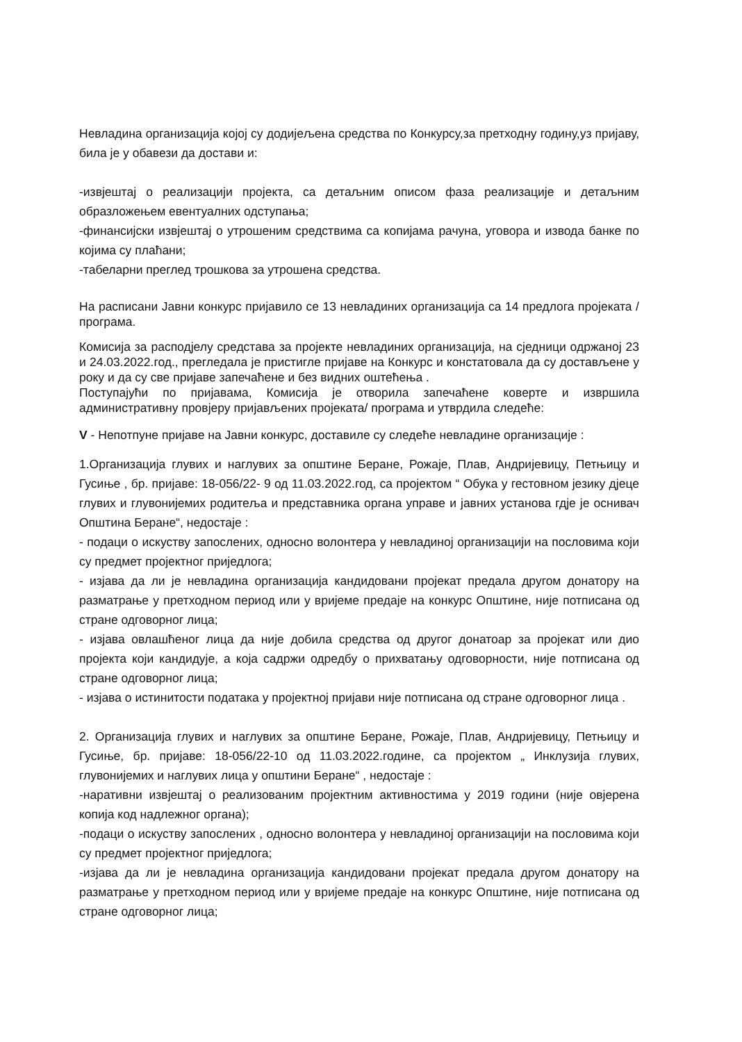Невладина организација којој су додијељена средства по Конкурсу,за претходну годину,уз пријаву, била је у обавези да достави и:
-извјештај о реализацији пројекта, са детаљним описом фаза реализације и детаљним образложењем евентуалних одступања;
-финансијски извјештај о утрошеним средствима са копијама рачуна, уговора и извода банке по којима су плаћани;
-табеларни преглед трошкова за утрошена средства.
На расписани Јавни конкурс пријавило се 13 невладиних организација са 14 предлога пројеката / програма.
Комисија за расподјелу средстава за пројекте невладиних организација, на сједници одржаној 23 и 24.03.2022.год., прегледала је пристигле пријаве на Конкурс и констатовала да су достављене у року и да су све пријаве запечаћене и без видних оштећења .
Поступајући по пријавама, Комисија је отворила запечаћене коверте и извршила административну провјеру пријављених пројеката/ програма и утврдила следеће:
V - Непотпуне пријаве на Јавни конкурс, доставиле су следеће невладине организације :
1.Организација глувих и наглувих за општине Беране, Рожаје, Плав, Андријевицу, Петњицу и Гусиње , бр. пријаве: 18-056/22- 9 од 11.03.2022.год, са пројектом “ Обука у гестовном језику дјеце глувих и глувонијемих родитеља и представника органа управе и јавних установа гдје је оснивач Општина Беране“, недостаје :
- подаци о искуству запослених, односно волонтера у невладиној организацији на пословима који су предмет пројектног приједлога;
- изјава да ли је невладина организација кандидовани пројекат предала другом донатору на разматрање у претходном период или у вријеме предаје на конкурс Општине, није потписана од стране одговорног лица;
- изјава овлашћеног лица да није добила средства од другог донатоар за пројекат или дио пројекта који кандидује, а која садржи одредбу о прихватању одговорности, није потписана од стране одговорног лица;
- изјава о истинитости података у пројектној пријави није потписана од стране одговорног лица .
2. Организација глувих и наглувих за општине Беране, Рожаје, Плав, Андријевицу, Петњицу и Гусиње, бр. пријаве: 18-056/22-10 од 11.03.2022.године, са пројектом „ Инклузија глувих, глувонијемих и наглувих лица у општини Беране“ , недостаје :
-наративни извјештај о реализованим пројектним активностима у 2019 години (није овјерена копија код надлежног органа);
-подаци о искуству запослених , односно волонтера у невладиној организацији на пословима који су предмет пројектног приједлога;
-изјава да ли је невладина организација кандидовани пројекат предала другом донатору на разматрање у претходном период или у вријеме предаје на конкурс Општине, није потписана од стране одговорног лица;